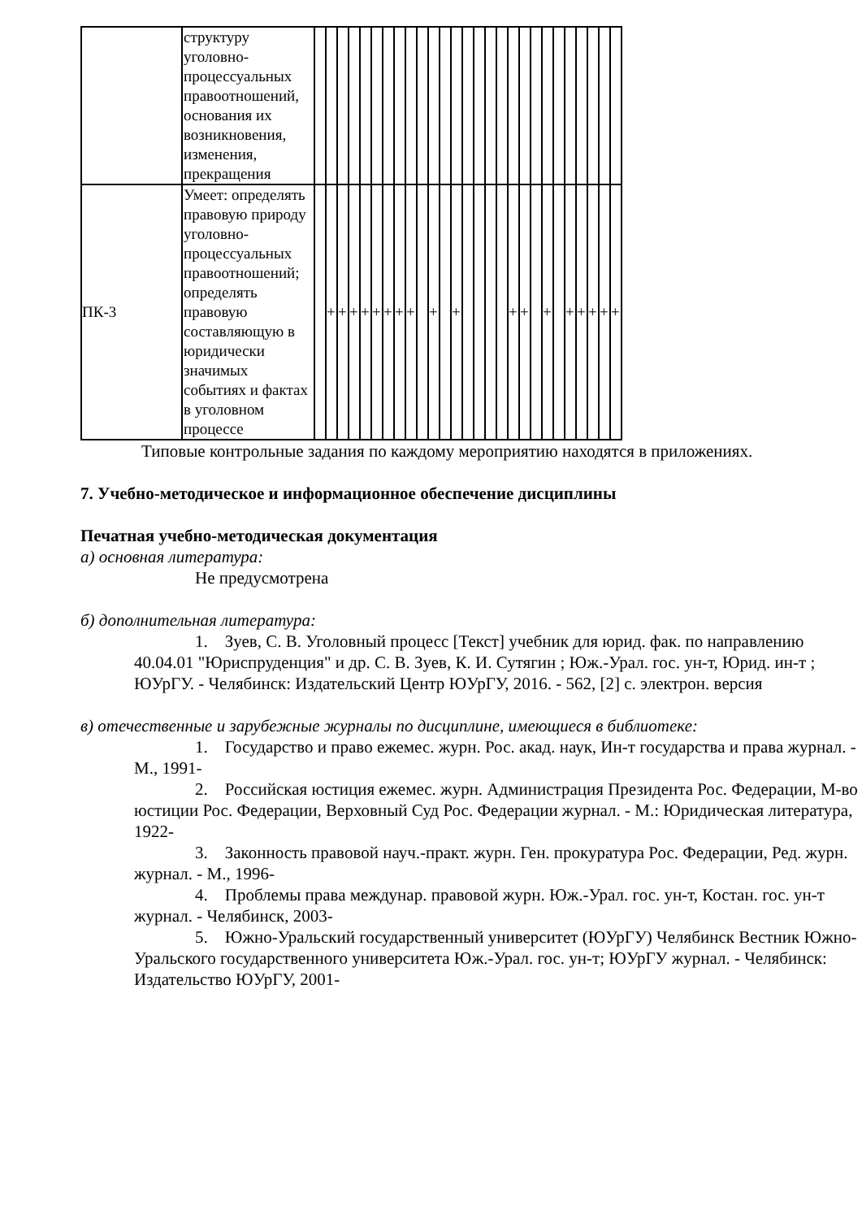| | структуру уголовно-процессуальных правоотношений, основания их возникновения, изменения, прекращения | | | | | | | | | | | | | | | | | | | | | | | | | | | |
| ПК-3 | Умеет: определять правовую природу уголовно-процессуальных правоотношений; определять правовую составляющую в юридически значимых событиях и фактах в уголовном процессе | | + | + | + | + | + | + | + | + | | + | | + | | | | | + | + | | + | | + | + | + | + | + |
Типовые контрольные задания по каждому мероприятию находятся в приложениях.
7. Учебно-методическое и информационное обеспечение дисциплины
Печатная учебно-методическая документация
а) основная литература:
Не предусмотрена
б) дополнительная литература:
1. Зуев, С. В. Уголовный процесс [Текст] учебник для юрид. фак. по направлению 40.04.01 "Юриспруденция" и др. С. В. Зуев, К. И. Сутягин ; Юж.-Урал. гос. ун-т, Юрид. ин-т ; ЮУрГУ. - Челябинск: Издательский Центр ЮУрГУ, 2016. - 562, [2] с. электрон. версия
в) отечественные и зарубежные журналы по дисциплине, имеющиеся в библиотеке:
1. Государство и право ежемес. журн. Рос. акад. наук, Ин-т государства и права журнал. - М., 1991-
2. Российская юстиция ежемес. журн. Администрация Президента Рос. Федерации, М-во юстиции Рос. Федерации, Верховный Суд Рос. Федерации журнал. - М.: Юридическая литература, 1922-
3. Законность правовой науч.-практ. журн. Ген. прокуратура Рос. Федерации, Ред. журн. журнал. - М., 1996-
4. Проблемы права междунар. правовой журн. Юж.-Урал. гос. ун-т, Костан. гос. ун-т журнал. - Челябинск, 2003-
5. Южно-Уральский государственный университет (ЮУрГУ) Челябинск Вестник Южно-Уральского государственного университета Юж.-Урал. гос. ун-т; ЮУрГУ журнал. - Челябинск: Издательство ЮУрГУ, 2001-